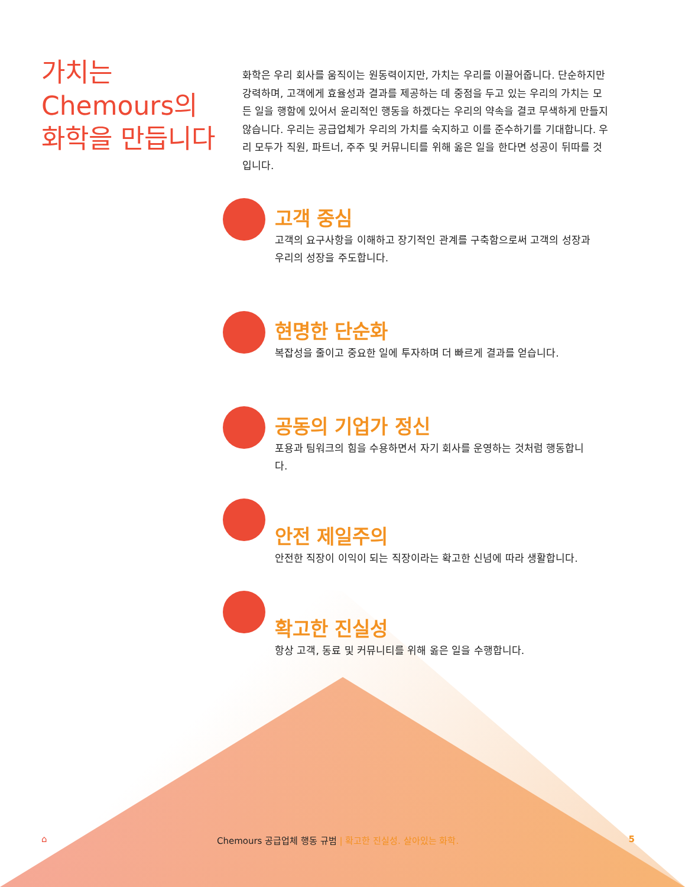가치는
Chemours의
화학을 만듭니다
화학은 우리 회사를 움직이는 원동력이지만, 가치는 우리를 이끌어줍니다. 단순하지만 강력하며, 고객에게 효율성과 결과를 제공하는 데 중점을 두고 있는 우리의 가치는 모든 일을 행함에 있어서 윤리적인 행동을 하겠다는 우리의 약속을 결코 무색하게 만들지 않습니다. 우리는 공급업체가 우리의 가치를 숙지하고 이를 준수하기를 기대합니다. 우리 모두가 직원, 파트너, 주주 및 커뮤니티를 위해 옳은 일을 한다면 성공이 뒤따를 것입니다.
고객 중심
고객의 요구사항을 이해하고 장기적인 관계를 구축함으로써 고객의 성장과 우리의 성장을 주도합니다.
현명한 단순화
복잡성을 줄이고 중요한 일에 투자하며 더 빠르게 결과를 얻습니다.
공동의 기업가 정신
포용과 팀워크의 힘을 수용하면서 자기 회사를 운영하는 것처럼 행동합니다.
안전 제일주의
안전한 직장이 이익이 되는 직장이라는 확고한 신념에 따라 생활합니다.
확고한 진실성
항상 고객, 동료 및 커뮤니티를 위해 옳은 일을 수행합니다.
⌂ Chemours 공급업체 행동 규범 | 확고한 진실성. 살아있는 화학. 5